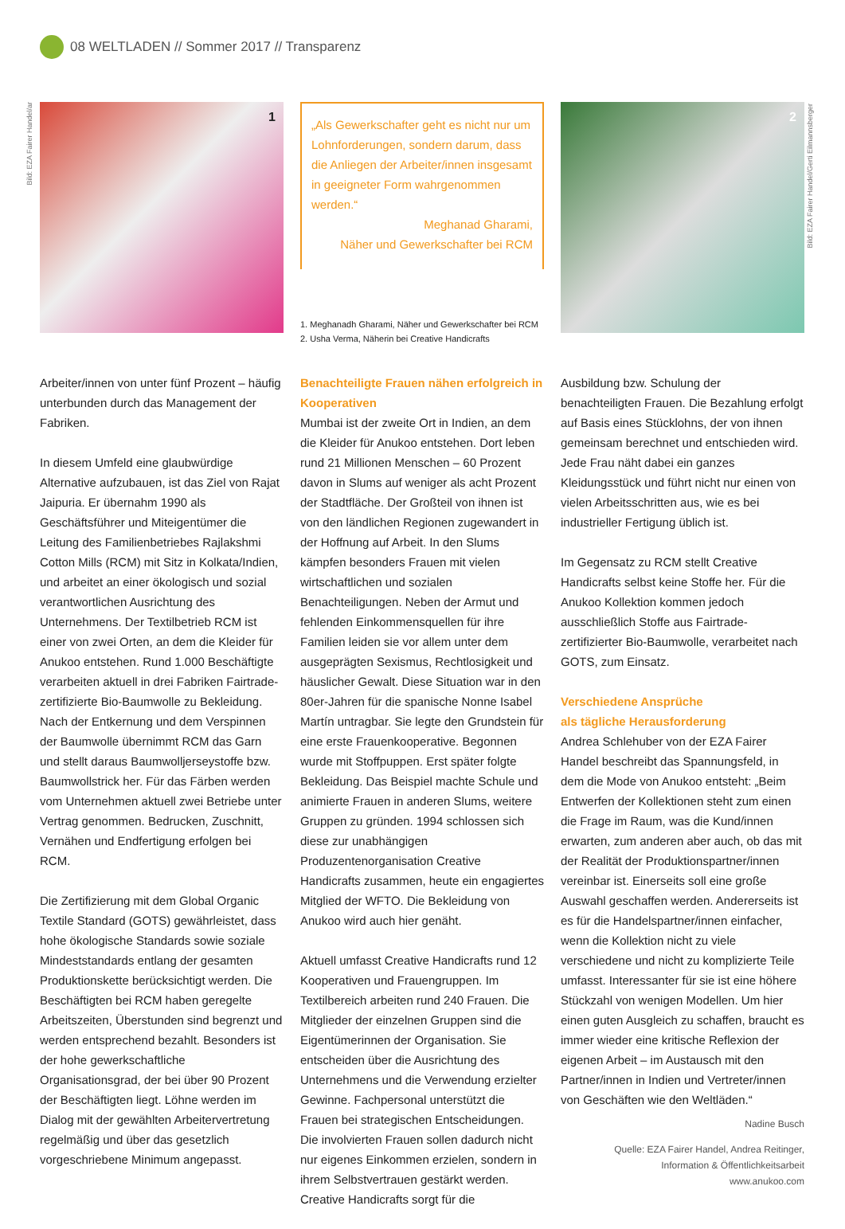08 WELTLADEN // Sommer 2017 // Transparenz
1
„Als Gewerkschafter geht es nicht nur um Lohnforderungen, sondern darum, dass die Anliegen der Arbeiter/innen insgesamt in geeigneter Form wahrgenommen werden.“
Meghanad Gharami,
Näher und Gewerkschafter bei RCM
1. Meghanadh Gharami, Näher und Gewerkschafter bei RCM
2. Usha Verma, Näherin bei Creative Handicrafts
2
Bild: EZA Fairer Handel/ar
Bild: EZA Fairer Handel/Gerti Eilmannsberger
Arbeiter/innen von unter fünf Prozent – häufig unterbunden durch das Management der Fabriken.
In diesem Umfeld eine glaubwürdige Alternative aufzubauen, ist das Ziel von Rajat Jaipuria. Er übernahm 1990 als Geschäftsführer und Miteigentümer die Leitung des Familienbetriebes Rajlakshmi Cotton Mills (RCM) mit Sitz in Kolkata/Indien, und arbeitet an einer ökologisch und sozial verantwortlichen Ausrichtung des Unternehmens. Der Textilbetrieb RCM ist einer von zwei Orten, an dem die Kleider für Anukoo entstehen. Rund 1.000 Beschäftigte verarbeiten aktuell in drei Fabriken Fairtrade-zertifizierte Bio-Baumwolle zu Bekleidung. Nach der Entkernung und dem Verspinnen der Baumwolle übernimmt RCM das Garn und stellt daraus Baumwolljerseystoffe bzw. Baumwollstrick her. Für das Färben werden vom Unternehmen aktuell zwei Betriebe unter Vertrag genommen. Bedrucken, Zuschnitt, Vernähen und Endfertigung erfolgen bei RCM.
Die Zertifizierung mit dem Global Organic Textile Standard (GOTS) gewährleistet, dass hohe ökologische Standards sowie soziale Mindeststandards entlang der gesamten Produktionskette berücksichtigt werden. Die Beschäftigten bei RCM haben geregelte Arbeitszeiten, Überstunden sind begrenzt und werden entsprechend bezahlt. Besonders ist der hohe gewerkschaftliche Organisationsgrad, der bei über 90 Prozent der Beschäftigten liegt. Löhne werden im Dialog mit der gewählten Arbeitervertretung regelmäßig und über das gesetzlich vorgeschriebene Minimum angepasst.
Benachteiligte Frauen nähen erfolgreich in Kooperativen
Mumbai ist der zweite Ort in Indien, an dem die Kleider für Anukoo entstehen. Dort leben rund 21 Millionen Menschen – 60 Prozent davon in Slums auf weniger als acht Prozent der Stadtfläche. Der Großteil von ihnen ist von den ländlichen Regionen zugewandert in der Hoffnung auf Arbeit. In den Slums kämpfen besonders Frauen mit vielen wirtschaftlichen und sozialen Benachteiligungen. Neben der Armut und fehlenden Einkommensquellen für ihre Familien leiden sie vor allem unter dem ausgeprägten Sexismus, Rechtlosigkeit und häuslicher Gewalt. Diese Situation war in den 80er-Jahren für die spanische Nonne Isabel Martín untragbar. Sie legte den Grundstein für eine erste Frauenkooperative. Begonnen wurde mit Stoffpuppen. Erst später folgte Bekleidung. Das Beispiel machte Schule und animierte Frauen in anderen Slums, weitere Gruppen zu gründen. 1994 schlossen sich diese zur unabhängigen Produzentenorganisation Creative Handicrafts zusammen, heute ein engagiertes Mitglied der WFTO. Die Bekleidung von Anukoo wird auch hier genäht.
Aktuell umfasst Creative Handicrafts rund 12 Kooperativen und Frauengruppen. Im Textilbereich arbeiten rund 240 Frauen. Die Mitglieder der einzelnen Gruppen sind die Eigentümerinnen der Organisation. Sie entscheiden über die Ausrichtung des Unternehmens und die Verwendung erzielter Gewinne. Fachpersonal unterstützt die Frauen bei strategischen Entscheidungen. Die involvierten Frauen sollen dadurch nicht nur eigenes Einkommen erzielen, sondern in ihrem Selbstvertrauen gestärkt werden. Creative Handicrafts sorgt für die
Ausbildung bzw. Schulung der benachteiligten Frauen. Die Bezahlung erfolgt auf Basis eines Stücklohns, der von ihnen gemeinsam berechnet und entschieden wird. Jede Frau näht dabei ein ganzes Kleidungsstück und führt nicht nur einen von vielen Arbeitsschritten aus, wie es bei industrieller Fertigung üblich ist.
Im Gegensatz zu RCM stellt Creative Handicrafts selbst keine Stoffe her. Für die Anukoo Kollektion kommen jedoch ausschließlich Stoffe aus Fairtrade-zertifizierter Bio-Baumwolle, verarbeitet nach GOTS, zum Einsatz.
Verschiedene Ansprüche
als tägliche Herausforderung
Andrea Schlehuber von der EZA Fairer Handel beschreibt das Spannungsfeld, in dem die Mode von Anukoo entsteht: „Beim Entwerfen der Kollektionen steht zum einen die Frage im Raum, was die Kund/innen erwarten, zum anderen aber auch, ob das mit der Realität der Produktionspartner/innen vereinbar ist. Einerseits soll eine große Auswahl geschaffen werden. Andererseits ist es für die Handelspartner/innen einfacher, wenn die Kollektion nicht zu viele verschiedene und nicht zu komplizierte Teile umfasst. Interessanter für sie ist eine höhere Stückzahl von wenigen Modellen. Um hier einen guten Ausgleich zu schaffen, braucht es immer wieder eine kritische Reflexion der eigenen Arbeit – im Austausch mit den Partner/innen in Indien und Vertreter/innen von Geschäften wie den Weltläden.“
Nadine Busch
Quelle: EZA Fairer Handel, Andrea Reitinger,
Information & Öffentlichkeitsarbeit
www.anukoo.com